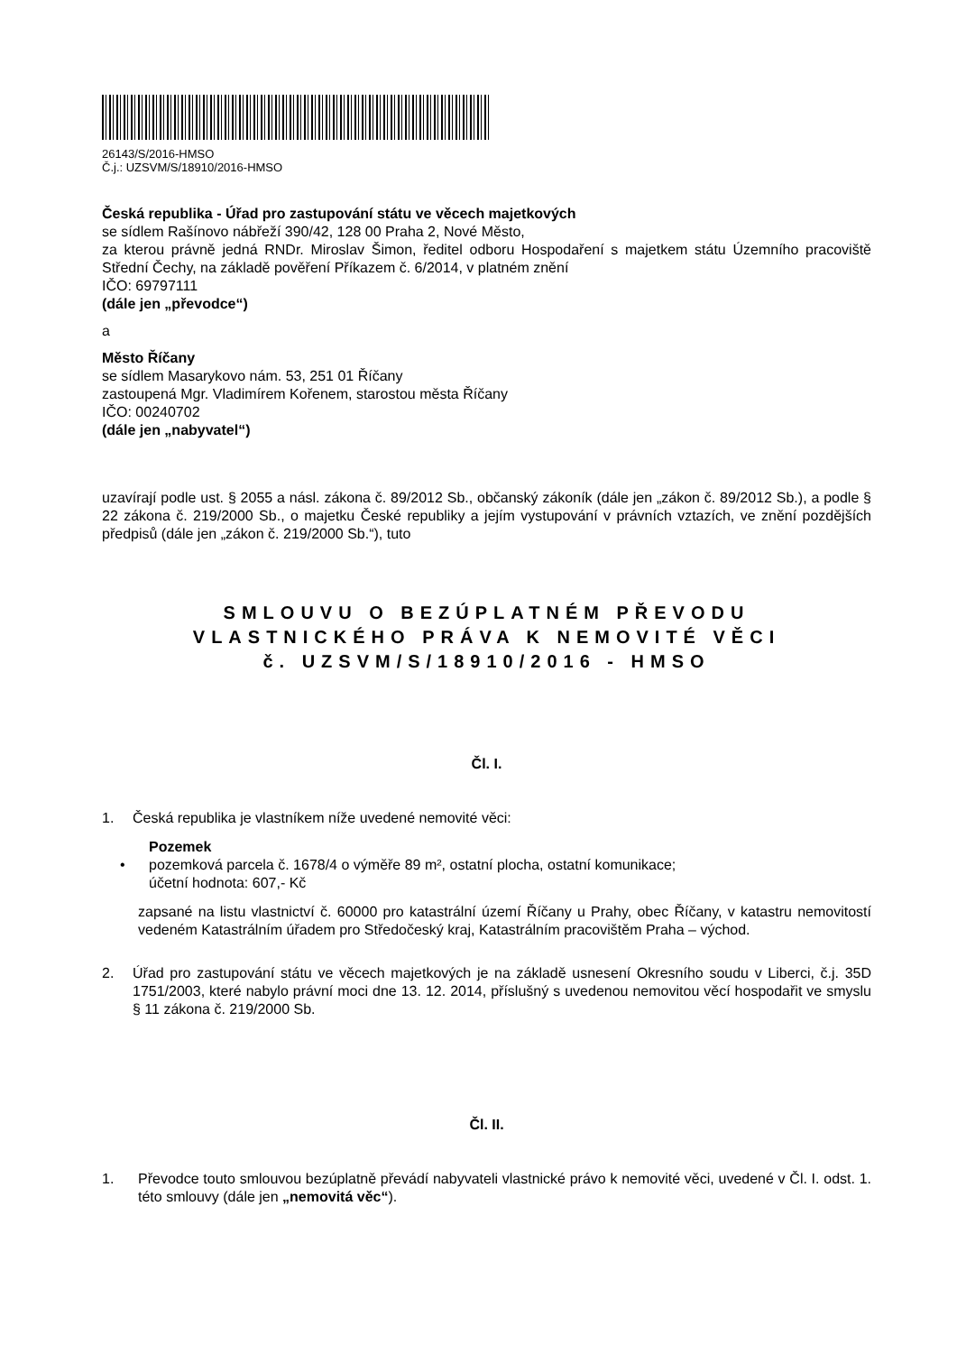26143/S/2016-HMSO
Č.j.: UZSVM/S/18910/2016-HMSO
Česká republika - Úřad pro zastupování státu ve věcech majetkových
se sídlem Rašínovo nábřeží 390/42, 128 00 Praha 2, Nové Město,
za kterou právně jedná RNDr. Miroslav Šimon, ředitel odboru Hospodaření s majetkem státu Územního pracoviště Střední Čechy, na základě pověření Příkazem č. 6/2014, v platném znění
IČO: 69797111
(dále jen „převodce“)
a
Město Říčany
se sídlem Masarykovo nám. 53, 251 01 Říčany
zastoupená Mgr. Vladimírem Kořenem, starostou města Říčany
IČO: 00240702
(dále jen „nabyvatel“)
uzavírají podle ust. § 2055 a násl. zákona č. 89/2012 Sb., občanský zákoník (dále jen „zákon č. 89/2012 Sb.), a podle § 22 zákona č. 219/2000 Sb., o majetku České republiky a jejím vystupování v právních vztazích, ve znění pozdějších předpisů (dále jen „zákon č. 219/2000 Sb.“), tuto
SMLOUVU O BEZÚPLATNÉM PŘEVODU
VLASTNICKÉHO PRÁVA K NEMOVITÉ VĚCI
č. UZSVM/S/18910/2016 - HMSO
Čl. I.
1. Česká republika je vlastníkem níže uvedené nemovité věci:
Pozemek
• pozemková parcela č. 1678/4 o výměře 89 m², ostatní plocha, ostatní komunikace;
účetní hodnota: 607,- Kč
zapsané na listu vlastnictví č. 60000 pro katastrální území Říčany u Prahy, obec Říčany, v katastru nemovitostí vedeném Katastrálním úřadem pro Středočeský kraj, Katastrálním pracovištěm Praha – východ.
2. Úřad pro zastupování státu ve věcech majetkových je na základě usnesení Okresního soudu v Liberci, č.j. 35D 1751/2003, které nabylo právní moci dne 13. 12. 2014, příslušný s uvedenou nemovitou věcí hospodařit ve smyslu § 11 zákona č. 219/2000 Sb.
Čl. II.
1. Převodce touto smlouvou bezúplatně převádí nabyvateli vlastnické právo k nemovité věci, uvedené v Čl. I. odst. 1. této smlouvy (dále jen „nemovitá věc“).